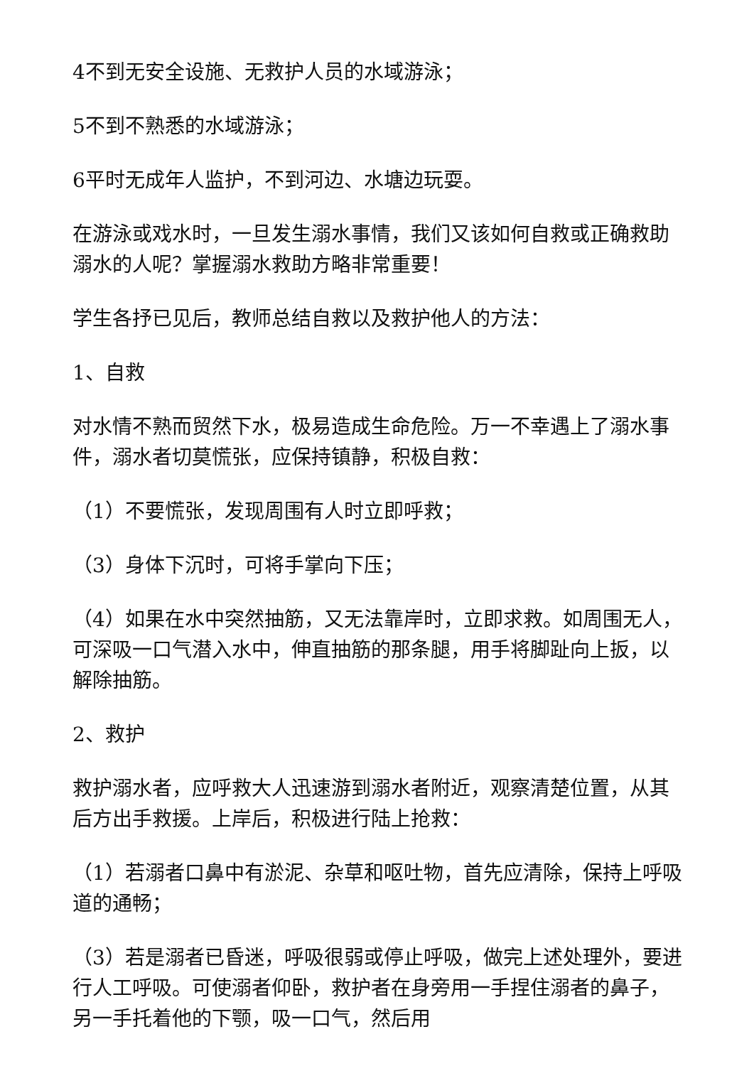4不到无安全设施、无救护人员的水域游泳；
5不到不熟悉的水域游泳；
6平时无成年人监护，不到河边、水塘边玩耍。
在游泳或戏水时，一旦发生溺水事情，我们又该如何自救或正确救助溺水的人呢？掌握溺水救助方略非常重要！
学生各抒已见后，教师总结自救以及救护他人的方法：
1、自救
对水情不熟而贸然下水，极易造成生命危险。万一不幸遇上了溺水事件，溺水者切莫慌张，应保持镇静，积极自救：
（1）不要慌张，发现周围有人时立即呼救；
（3）身体下沉时，可将手掌向下压；
（4）如果在水中突然抽筋，又无法靠岸时，立即求救。如周围无人，可深吸一口气潜入水中，伸直抽筋的那条腿，用手将脚趾向上扳，以解除抽筋。
2、救护
救护溺水者，应呼救大人迅速游到溺水者附近，观察清楚位置，从其后方出手救援。上岸后，积极进行陆上抢救：
（1）若溺者口鼻中有淤泥、杂草和呕吐物，首先应清除，保持上呼吸道的通畅；
（3）若是溺者已昏迷，呼吸很弱或停止呼吸，做完上述处理外，要进行人工呼吸。可使溺者仰卧，救护者在身旁用一手捏住溺者的鼻子，另一手托着他的下颚，吸一口气，然后用